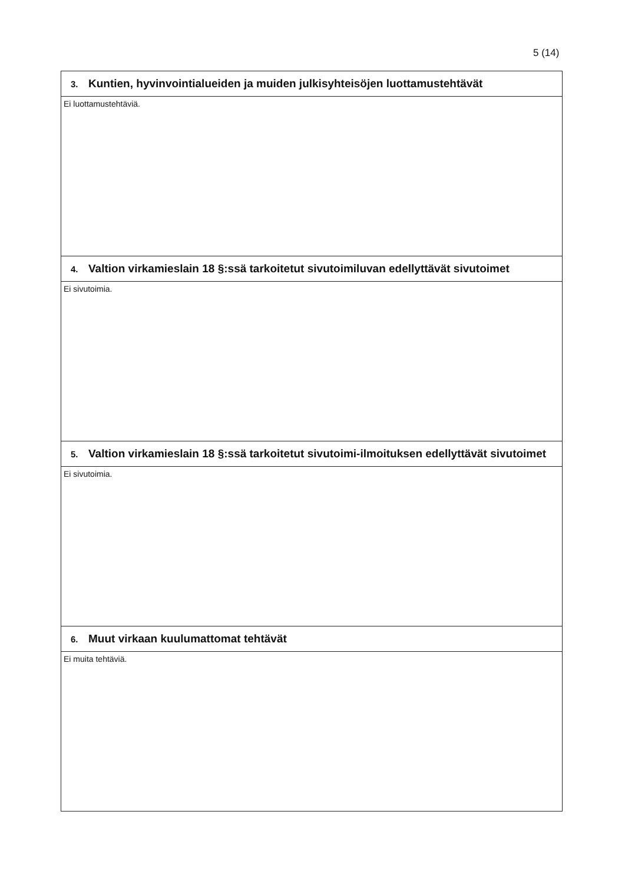5 (14)
| 3. Kuntien, hyvinvointialueiden ja muiden julkisyhteisöjen luottamustehtävät |
| Ei luottamustehtäviä. |
| 4. Valtion virkamieslain 18 §:ssä tarkoitetut sivutoimiluvan edellyttävät sivutoimet |
| Ei sivutoimia. |
| 5. Valtion virkamieslain 18 §:ssä tarkoitetut sivutoimi-ilmoituksen edellyttävät sivutoimet |
| Ei sivutoimia. |
| 6. Muut virkaan kuulumattomat tehtävät |
| Ei muita tehtäviä. |